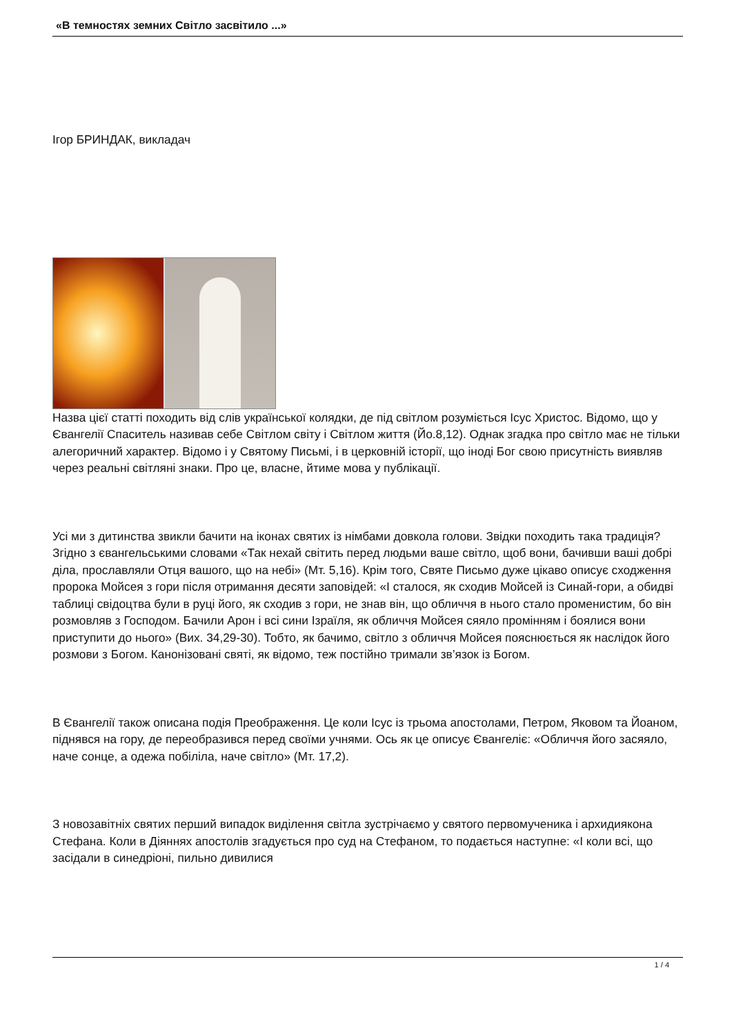«В темностях земних Світло засвітило ...»
Ігор БРИНДАК, викладач
Назва цієї статті походить від слів української колядки, де під світлом розуміється Ісус Христос. Відомо, що у Євангелії Спаситель називав себе Світлом світу і Світлом життя (Йо.8,12). Однак згадка про світло має не тільки алегоричний характер. Відомо і у Святому Письмі, і в церковній історії, що іноді Бог свою присутність виявляв через реальні світляні знаки. Про це, власне, йтиме мова у публікації.
Усі ми з дитинства звикли бачити на іконах святих із німбами довкола голови. Звідки походить така традиція? Згідно з євангельськими словами «Так нехай світить перед людьми ваше світло, щоб вони, бачивши ваші добрі діла, прославляли Отця вашого, що на небі» (Мт. 5,16). Крім того, Святе Письмо дуже цікаво описує сходження пророка Мойсея з гори після отримання десяти заповідей: «І сталося, як сходив Мойсей із Синай-гори, а обидві таблиці свідоцтва були в руці його, як сходив з гори, не знав він, що обличчя в нього стало променистим, бо він розмовляв з Господом. Бачили Арон і всі сини Ізраїля, як обличчя Мойсея сяяло промінням і боялися вони приступити до нього» (Вих. 34,29-30). Тобто, як бачимо, світло з обличчя Мойсея пояснюється як наслідок його розмови з Богом. Канонізовані святі, як відомо, теж постійно тримали зв’язок із Богом.
В Євангелії також описана подія Преображення. Це коли Ісус із трьома апостолами, Петром, Яковом та Йоаном, піднявся на гору, де переобразився перед своїми учнями. Ось як це описує Євангеліє: «Обличчя його засяяло, наче сонце, а одежа побіліла, наче світло» (Мт. 17,2).
З новозавітніх святих перший випадок виділення світла зустрічаємо у святого первомученика і архидиякона Стефана. Коли в Діяннях апостолів згадується про суд на Стефаном, то подається наступне: «І коли всі, що засідали в синедріоні, пильно дивилися
1 / 4